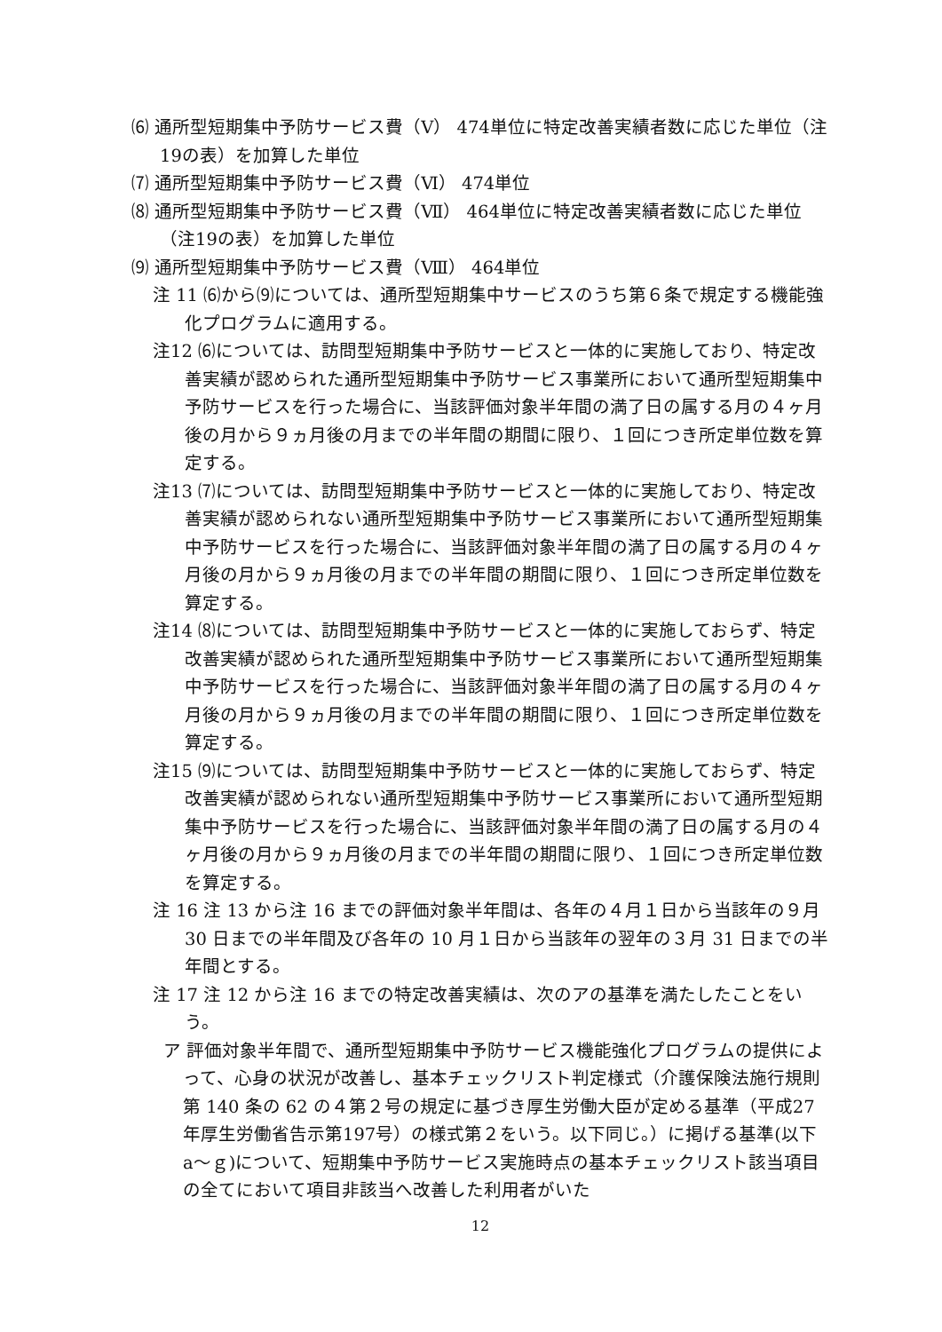⑹ 通所型短期集中予防サービス費（Ⅴ） 474単位に特定改善実績者数に応じた単位（注19の表）を加算した単位
⑺ 通所型短期集中予防サービス費（Ⅵ） 474単位
⑻ 通所型短期集中予防サービス費（Ⅶ） 464単位に特定改善実績者数に応じた単位（注19の表）を加算した単位
⑼ 通所型短期集中予防サービス費（Ⅷ） 464単位
注 11 ⑹から⑼については、通所型短期集中サービスのうち第６条で規定する機能強化プログラムに適用する。
注12 ⑹については、訪問型短期集中予防サービスと一体的に実施しており、特定改善実績が認められた通所型短期集中予防サービス事業所において通所型短期集中予防サービスを行った場合に、当該評価対象半年間の満了日の属する月の４ヶ月後の月から９ヵ月後の月までの半年間の期間に限り、１回につき所定単位数を算定する。
注13 ⑺については、訪問型短期集中予防サービスと一体的に実施しており、特定改善実績が認められない通所型短期集中予防サービス事業所において通所型短期集中予防サービスを行った場合に、当該評価対象半年間の満了日の属する月の４ヶ月後の月から９ヵ月後の月までの半年間の期間に限り、１回につき所定単位数を算定する。
注14 ⑻については、訪問型短期集中予防サービスと一体的に実施しておらず、特定改善実績が認められた通所型短期集中予防サービス事業所において通所型短期集中予防サービスを行った場合に、当該評価対象半年間の満了日の属する月の４ヶ月後の月から９ヵ月後の月までの半年間の期間に限り、１回につき所定単位数を算定する。
注15 ⑼については、訪問型短期集中予防サービスと一体的に実施しておらず、特定改善実績が認められない通所型短期集中予防サービス事業所において通所型短期集中予防サービスを行った場合に、当該評価対象半年間の満了日の属する月の４ヶ月後の月から９ヵ月後の月までの半年間の期間に限り、１回につき所定単位数を算定する。
注 16 注 13 から注 16 までの評価対象半年間は、各年の４月１日から当該年の９月 30 日までの半年間及び各年の 10 月１日から当該年の翌年の３月 31 日までの半年間とする。
注 17 注 12 から注 16 までの特定改善実績は、次のアの基準を満たしたことをいう。
ア 評価対象半年間で、通所型短期集中予防サービス機能強化プログラムの提供によって、心身の状況が改善し、基本チェックリスト判定様式（介護保険法施行規則第 140 条の 62 の４第２号の規定に基づき厚生労働大臣が定める基準（平成27年厚生労働省告示第197号）の様式第２をいう。以下同じ。）に掲げる基準(以下 a～ｇ)について、短期集中予防サービス実施時点の基本チェックリスト該当項目の全てにおいて項目非該当へ改善した利用者がいた
12